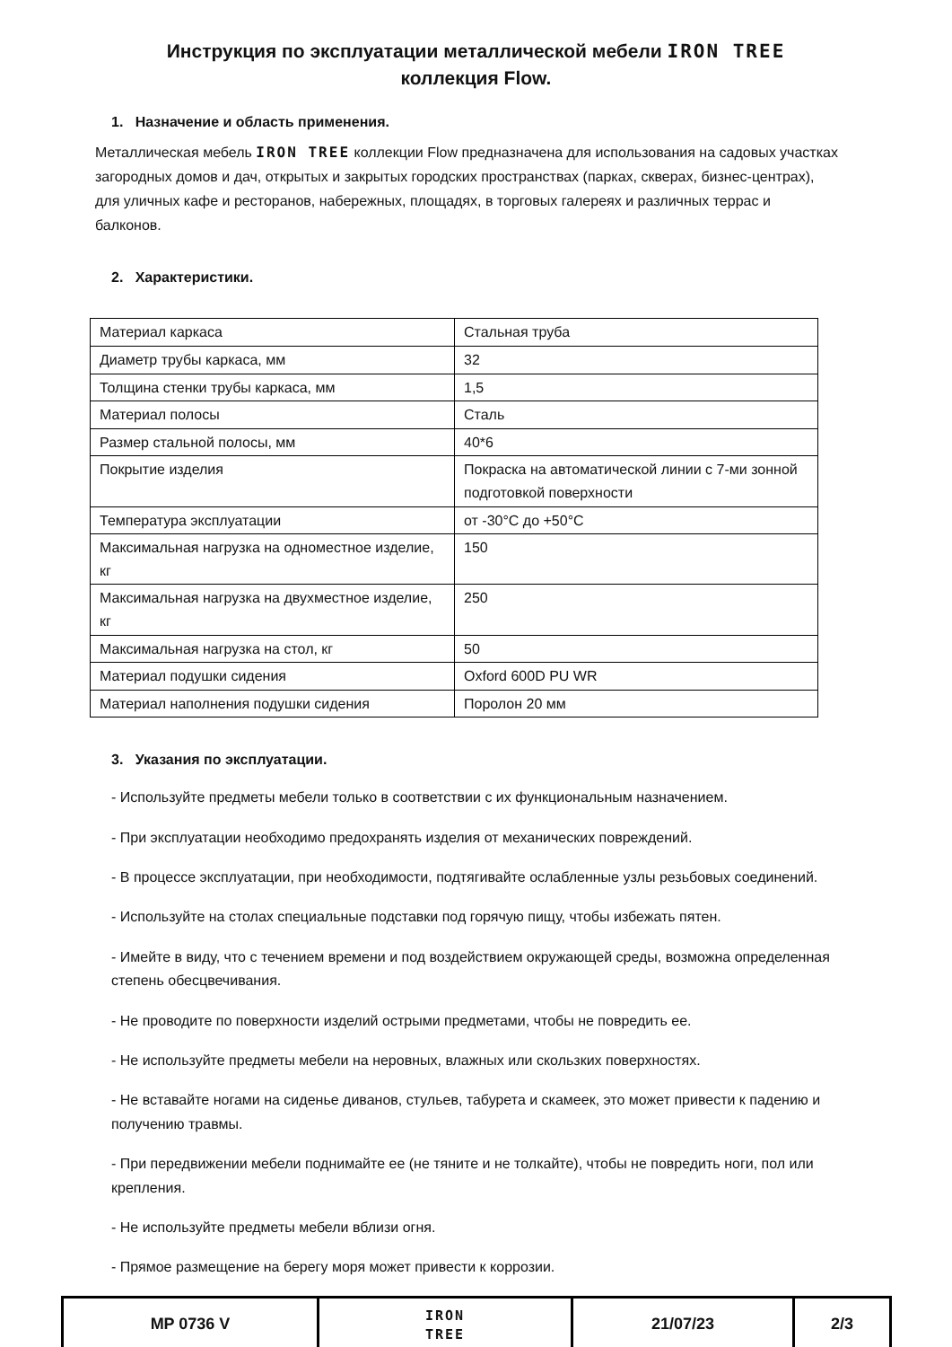Инструкция по эксплуатации металлической мебели IRON TREE
коллекция Flow.
1. Назначение и область применения.
Металлическая мебель IRON TREE коллекции Flow предназначена для использования на садовых участках загородных домов и дач, открытых и закрытых городских пространствах (парках, скверах, бизнес-центрах), для уличных кафе и ресторанов, набережных, площадях, в торговых галереях и различных террас и балконов.
2. Характеристики.
| Материал каркаса | Стальная труба |
| Диаметр трубы каркаса, мм | 32 |
| Толщина стенки трубы каркаса, мм | 1,5 |
| Материал полосы | Сталь |
| Размер стальной полосы, мм | 40*6 |
| Покрытие изделия | Покраска на автоматической линии с 7-ми зонной подготовкой поверхности |
| Температура эксплуатации | от -30°С до +50°С |
| Максимальная нагрузка на одноместное изделие, кг | 150 |
| Максимальная нагрузка на двухместное изделие, кг | 250 |
| Максимальная нагрузка на стол, кг | 50 |
| Материал подушки сидения | Oxford 600D PU WR |
| Материал наполнения подушки сидения | Поролон 20 мм |
3. Указания по эксплуатации.
- Используйте предметы мебели только в соответствии с их функциональным назначением.
- При эксплуатации необходимо предохранять изделия от механических повреждений.
- В процессе эксплуатации, при необходимости, подтягивайте ослабленные узлы резьбовых соединений.
- Используйте на столах специальные подставки под горячую пищу, чтобы избежать пятен.
- Имейте в виду, что с течением времени и под воздействием окружающей среды, возможна определенная степень обесцвечивания.
- Не проводите по поверхности изделий острыми предметами, чтобы не повредить ее.
- Не используйте предметы мебели на неровных, влажных или скользких поверхностях.
- Не вставайте ногами на сиденье диванов, стульев, табурета и скамеек, это может привести к падению и получению травмы.
- При передвижении мебели поднимайте ее (не тяните и не толкайте), чтобы не повредить ноги, пол или крепления.
- Не используйте предметы мебели вблизи огня.
- Прямое размещение на берегу моря может привести к коррозии.
| MP 0736 V | IRON TREE | 21/07/23 | 2/3 |